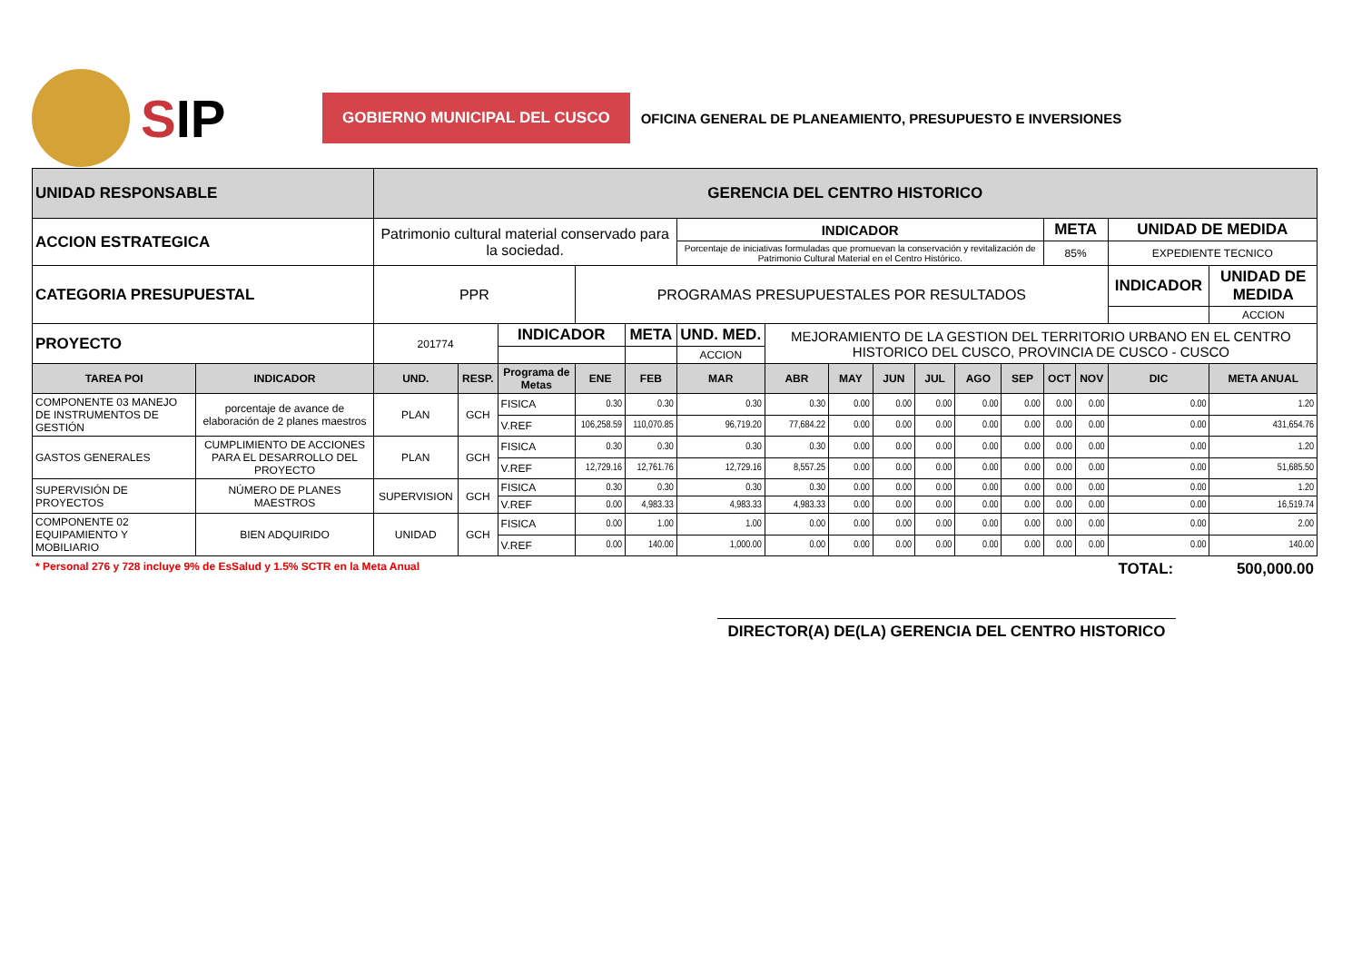SIP
GOBIERNO MUNICIPAL DEL CUSCO
OFICINA GENERAL DE PLANEAMIENTO, PRESUPUESTO E INVERSIONES
| UNIDAD RESPONSABLE | | GERENCIA DEL CENTRO HISTORICO | | | | | | | | | | | | | | | | |
| ACCION ESTRATEGICA | | Patrimonio cultural material conservado para la sociedad. | | | | | INDICADOR | | | | | | | META | | UNIDAD DE MEDIDA | | |
| | | | | | | | Porcentaje de iniciativas formuladas que promuevan la conservación y revitalización de Patrimonio Cultural Material en el Centro Histórico. | | | | | | | 85% | | EXPEDIENTE TECNICO | | |
| CATEGORIA PRESUPUESTAL | | PPR | | | PROGRAMAS PRESUPUESTALES POR RESULTADOS | | | | | | | | | | | INDICADOR | | UNIDAD DE MEDIDA |
| | | | | | | | | | | | | | | | | | | ACCION |
| PROYECTO | | 201774 | | INDICADOR | | META | UND. MED. | MEJORAMIENTO DE LA GESTION DEL TERRITORIO URBANO EN EL CENTRO HISTORICO DEL CUSCO, PROVINCIA DE CUSCO - CUSCO | | | | | | | | | | |
| | | | | | | | ACCION | | | | | | | | | | | |
| TAREA POI | INDICADOR | UND. | RESP. | Programa de Metas | ENE | FEB | MAR | ABR | MAY | JUN | JUL | AGO | SEP | OCT | NOV | DIC | META ANUAL | |
| COMPONENTE 03 MANEJO DE INSTRUMENTOS DE GESTIÓN | porcentaje de avance de elaboración de 2 planes maestros | PLAN | GCH | FISICA | 0.30 | 0.30 | 0.30 | 0.30 | 0.00 | 0.00 | 0.00 | 0.00 | 0.00 | 0.00 | 0.00 | 0.00 | 1.20 | |
| | | | | V.REF | 106,258.59 | 110,070.85 | 96,719.20 | 77,684.22 | 0.00 | 0.00 | 0.00 | 0.00 | 0.00 | 0.00 | 0.00 | 0.00 | 431,654.76 | |
| GASTOS GENERALES | CUMPLIMIENTO DE ACCIONES PARA EL DESARROLLO DEL PROYECTO | PLAN | GCH | FISICA | 0.30 | 0.30 | 0.30 | 0.30 | 0.00 | 0.00 | 0.00 | 0.00 | 0.00 | 0.00 | 0.00 | 0.00 | 1.20 | |
| | | | | V.REF | 12,729.16 | 12,761.76 | 12,729.16 | 8,557.25 | 0.00 | 0.00 | 0.00 | 0.00 | 0.00 | 0.00 | 0.00 | 0.00 | 51,685.50 | |
| SUPERVISIÓN DE PROYECTOS | NÚMERO DE PLANES MAESTROS | SUPERVISION | GCH | FISICA | 0.30 | 0.30 | 0.30 | 0.30 | 0.00 | 0.00 | 0.00 | 0.00 | 0.00 | 0.00 | 0.00 | 0.00 | 1.20 | |
| | | | | V.REF | 0.00 | 4,983.33 | 4,983.33 | 4,983.33 | 0.00 | 0.00 | 0.00 | 0.00 | 0.00 | 0.00 | 0.00 | 0.00 | 16,519.74 | |
| COMPONENTE 02 EQUIPAMIENTO Y MOBILIARIO | BIEN ADQUIRIDO | UNIDAD | GCH | FISICA | 0.00 | 1.00 | 1.00 | 0.00 | 0.00 | 0.00 | 0.00 | 0.00 | 0.00 | 0.00 | 0.00 | 0.00 | 2.00 | |
| | | | | V.REF | 0.00 | 140.00 | 1,000.00 | 0.00 | 0.00 | 0.00 | 0.00 | 0.00 | 0.00 | 0.00 | 0.00 | 0.00 | 140.00 | |
* Personal 276 y 728 incluye 9% de EsSalud y 1.5% SCTR en la Meta Anual
TOTAL: 500,000.00
DIRECTOR(A) DE(LA) GERENCIA DEL CENTRO HISTORICO